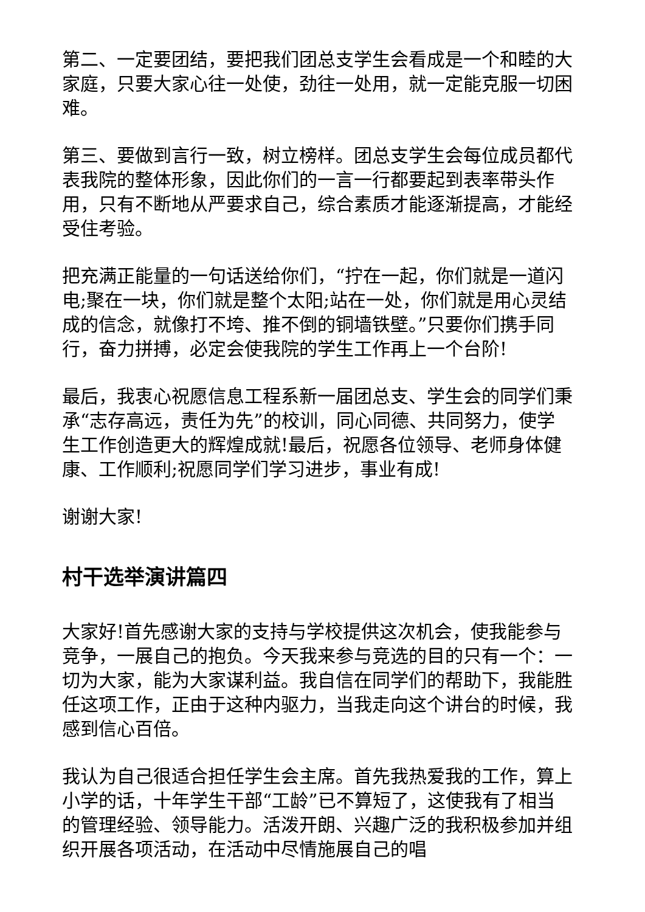第二、一定要团结，要把我们团总支学生会看成是一个和睦的大家庭，只要大家心往一处使，劲往一处用，就一定能克服一切困难。
第三、要做到言行一致，树立榜样。团总支学生会每位成员都代表我院的整体形象，因此你们的一言一行都要起到表率带头作用，只有不断地从严要求自己，综合素质才能逐渐提高，才能经受住考验。
把充满正能量的一句话送给你们，“拧在一起，你们就是一道闪电;聚在一块，你们就是整个太阳;站在一处，你们就是用心灵结成的信念，就像打不垮、推不倒的铜墙铁壁。”只要你们携手同行，奋力拼搏，必定会使我院的学生工作再上一个台阶!
最后，我衷心祝愿信息工程系新一届团总支、学生会的同学们秉承“志存高远，责任为先”的校训，同心同德、共同努力，使学生工作创造更大的辉煌成就!最后，祝愿各位领导、老师身体健康、工作顺利;祝愿同学们学习进步，事业有成!
谢谢大家!
村干选举演讲篇四
大家好!首先感谢大家的支持与学校提供这次机会，使我能参与竞争，一展自己的抱负。今天我来参与竞选的目的只有一个：一切为大家，能为大家谋利益。我自信在同学们的帮助下，我能胜任这项工作，正由于这种内驱力，当我走向这个讲台的时候，我感到信心百倍。
我认为自己很适合担任学生会主席。首先我热爱我的工作，算上小学的话，十年学生干部“工龄”已不算短了，这使我有了相当的管理经验、领导能力。活泼开朗、兴趣广泛的我积极参加并组织开展各项活动，在活动中尽情施展自己的唱